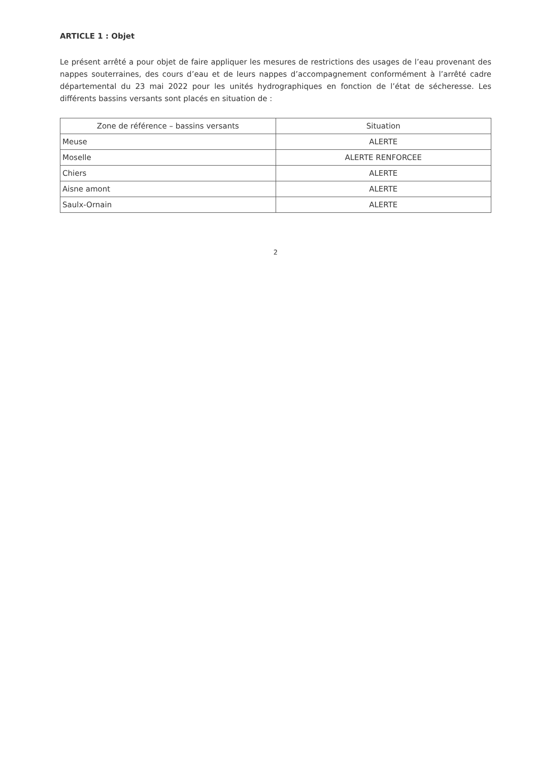ARTICLE 1 : Objet
Le présent arrêté a pour objet de faire appliquer les mesures de restrictions des usages de l’eau provenant des nappes souterraines, des cours d’eau et de leurs nappes d’accompagnement conformément à l’arrêté cadre départemental du 23 mai 2022 pour les unités hydrographiques en fonction de l’état de sécheresse. Les différents bassins versants sont placés en situation de :
| Zone de référence – bassins versants | Situation |
| --- | --- |
| Meuse | ALERTE |
| Moselle | ALERTE RENFORCEE |
| Chiers | ALERTE |
| Aisne amont | ALERTE |
| Saulx-Ornain | ALERTE |
2